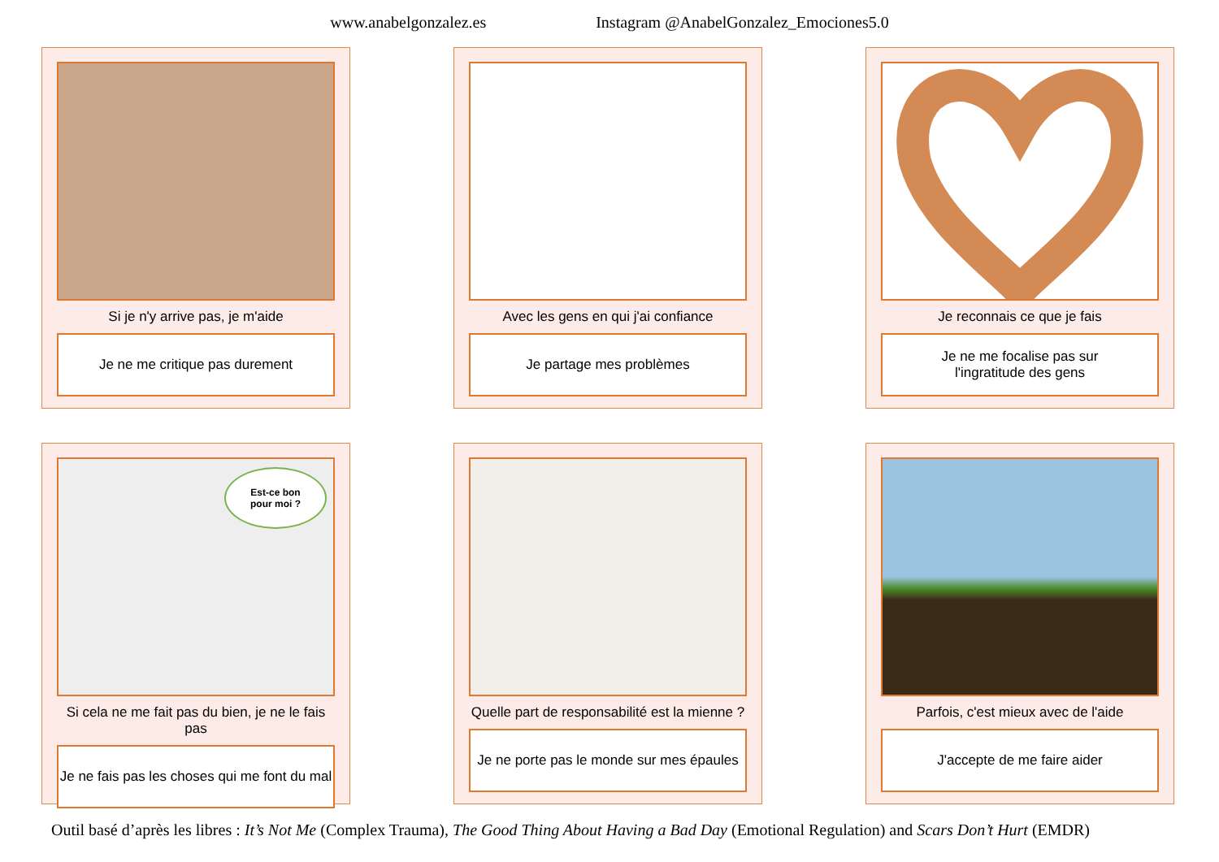www.anabelgonzalez.es Instagram @AnabelGonzalez_Emociones5.0
Si je n'y arrive pas, je m'aide
Je ne me critique pas durement
Avec les gens en qui j'ai confiance
Je partage mes problèmes
Je reconnais ce que je fais
Je ne me focalise pas sur
l'ingratitude des gens
Est-ce bon
pour moi ?
Si cela ne me fait pas du bien, je ne le fais pas
Je ne fais pas les choses qui me font du mal
Quelle part de responsabilité est la mienne ?
Je ne porte pas le monde sur mes épaules
Parfois, c'est mieux avec de l'aide
J'accepte de me faire aider
Outil basé d’après les libres : It’s Not Me (Complex Trauma), The Good Thing About Having a Bad Day (Emotional Regulation) and Scars Don’t Hurt (EMDR)